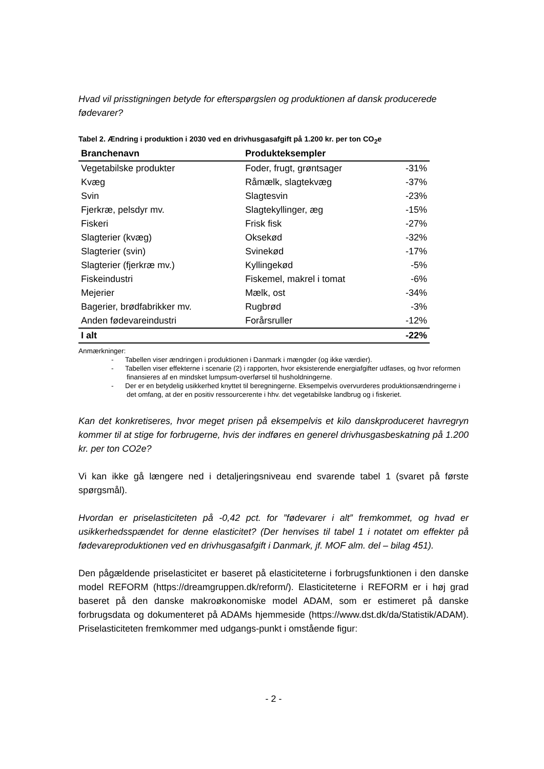Hvad vil prisstigningen betyde for efterspørgslen og produktionen af dansk producerede fødevarer?
Tabel 2. Ændring i produktion i 2030 ved en drivhusgasafgift på 1.200 kr. per ton CO<sub>2</sub>e
| Branchenavn | Produkteksempler | |
| --- | --- | --- |
| Vegetabilske produkter | Foder, frugt, grøntsager | -31% |
| Kvæg | Råmælk, slagtekvæg | -37% |
| Svin | Slagtesvin | -23% |
| Fjerkræ, pelsdyr mv. | Slagtekyllinger, æg | -15% |
| Fiskeri | Frisk fisk | -27% |
| Slagterier (kvæg) | Oksekød | -32% |
| Slagterier (svin) | Svinekød | -17% |
| Slagterier (fjerkræ mv.) | Kyllingekød | -5% |
| Fiskeindustri | Fiskemel, makrel i tomat | -6% |
| Mejerier | Mælk, ost | -34% |
| Bagerier, brødfabrikker mv. | Rugbrød | -3% |
| Anden fødevareindustri | Forårsruller | -12% |
| I alt | | -22% |
Anmærkninger:
- Tabellen viser ændringen i produktionen i Danmark i mængder (og ikke værdier).
- Tabellen viser effekterne i scenarie (2) i rapporten, hvor eksisterende energiafgifter udfases, og hvor reformen finansieres af en mindsket lumpsum-overførsel til husholdningerne.
- Der er en betydelig usikkerhed knyttet til beregningerne. Eksempelvis overvurderes produktionsændringerne i det omfang, at der en positiv ressourcerente i hhv. det vegetabilske landbrug og i fiskeriet.
Kan det konkretiseres, hvor meget prisen på eksempelvis et kilo danskproduceret havregryn kommer til at stige for forbrugerne, hvis der indføres en generel drivhusgasbeskatning på 1.200 kr. per ton CO2e?
Vi kan ikke gå længere ned i detaljeringsniveau end svarende tabel 1 (svaret på første spørgsmål).
Hvordan er priselasticiteten på -0,42 pct. for ”fødevarer i alt” fremkommet, og hvad er usikkerhedsspændet for denne elasticitet? (Der henvises til tabel 1 i notatet om effekter på fødevareproduktionen ved en drivhusgasafgift i Danmark, jf. MOF alm. del – bilag 451).
Den pågældende priselasticitet er baseret på elasticiteterne i forbrugsfunktionen i den danske model REFORM (https://dreamgruppen.dk/reform/). Elasticiteterne i REFORM er i høj grad baseret på den danske makroøkonomiske model ADAM, som er estimeret på danske forbrugsdata og dokumenteret på ADAMs hjemmeside (https://www.dst.dk/da/Statistik/ADAM). Priselasticiteten fremkommer med udgangs-punkt i omstående figur:
- 2 -